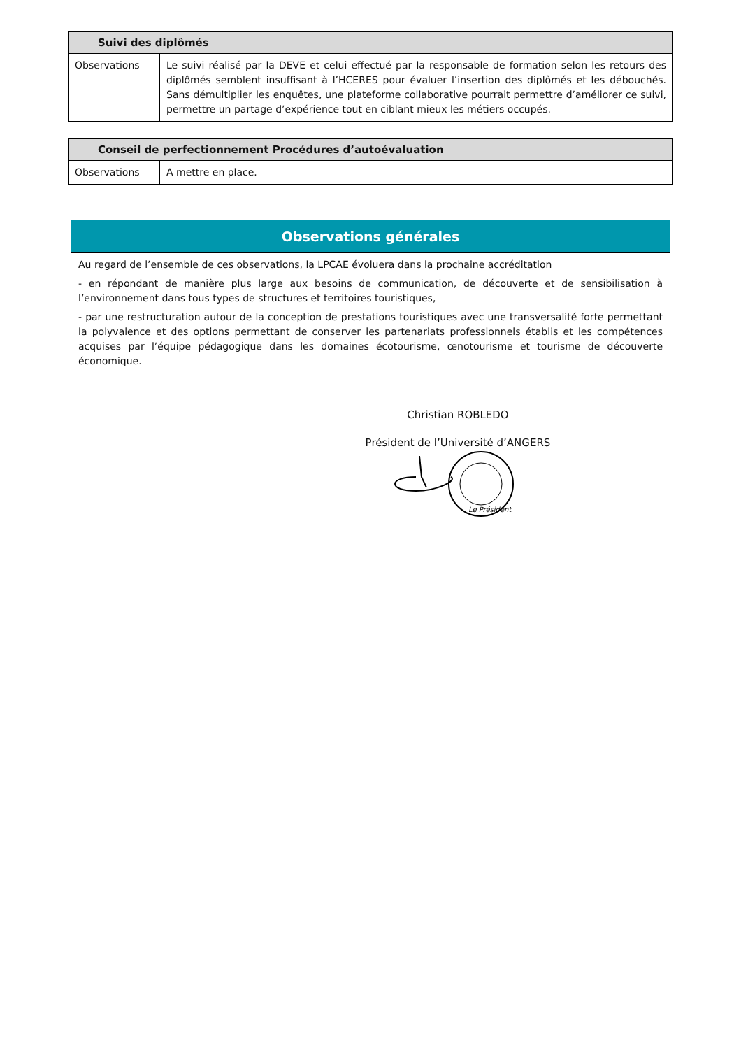| Suivi des diplômés | |
| --- | --- |
| Observations | Le suivi réalisé par la DEVE et celui effectué par la responsable de formation selon les retours des diplômés semblent insuffisant à l’HCERES pour évaluer l’insertion des diplômés et les débouchés. Sans démultiplier les enquêtes, une plateforme collaborative pourrait permettre d’améliorer ce suivi, permettre un partage d’expérience tout en ciblant mieux les métiers occupés. |
| Conseil de perfectionnement Procédures d’autoévaluation | |
| --- | --- |
| Observations | A mettre en place. |
Observations générales
Au regard de l’ensemble de ces observations, la LPCAE évoluera dans la prochaine accréditation
- en répondant de manière plus large aux besoins de communication, de découverte et de sensibilisation à l’environnement dans tous types de structures et territoires touristiques,
- par une restructuration autour de la conception de prestations touristiques avec une transversalité forte permettant la polyvalence et des options permettant de conserver les partenariats professionnels établis et les compétences acquises par l’équipe pédagogique dans les domaines écotourisme, œnotourisme et tourisme de découverte économique.
Christian ROBLEDO
Président de l’Université d’ANGERS
Le Président